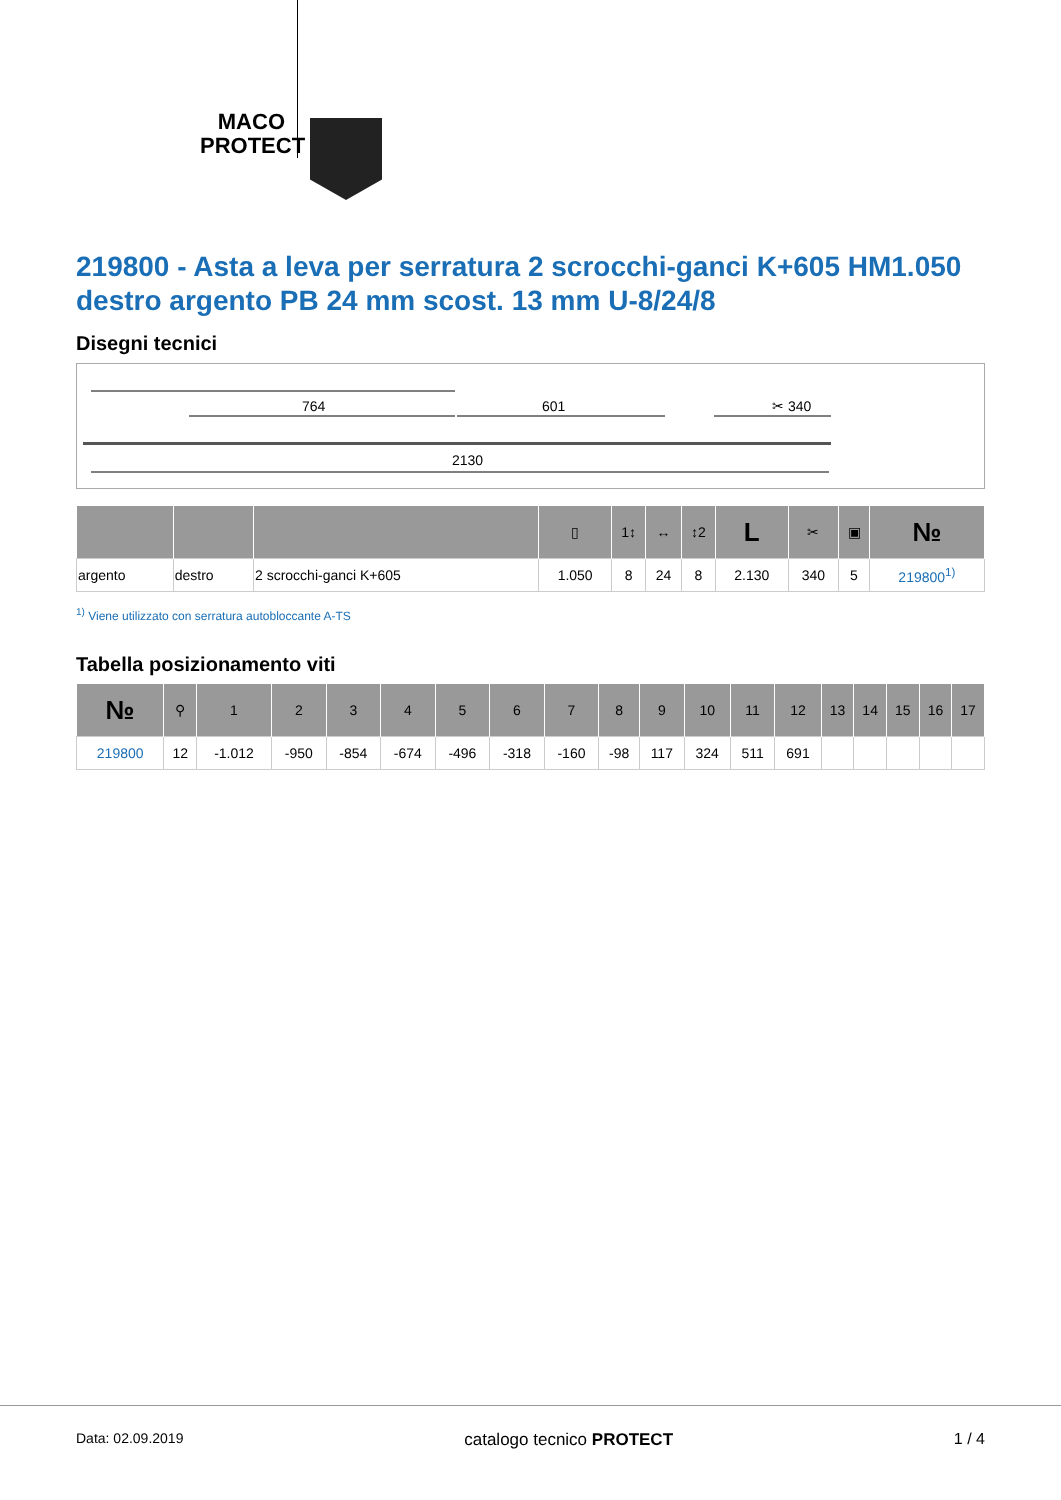MACO
PROTECT
219800 - Asta a leva per serratura 2 scrocchi-ganci K+605 HM1.050 destro argento PB 24 mm scost. 13 mm U-8/24/8
Disegni tecnici
764
601
✂ 340
2130
| | | | ▯ | 1↕ | ↔ | ↕2 | L | ✂ | ▣ | № |
| --- | --- | --- | --- | --- | --- | --- | --- | --- | --- | --- |
| argento | destro | 2 scrocchi-ganci K+605 | 1.050 | 8 | 24 | 8 | 2.130 | 340 | 5 | 219800<sup>1)</sup> |
<sup>1)</sup> Viene utilizzato con serratura autobloccante A-TS
Tabella posizionamento viti
| № | ⚲ | 1 | 2 | 3 | 4 | 5 | 6 | 7 | 8 | 9 | 10 | 11 | 12 | 13 | 14 | 15 | 16 | 17 |
| --- | --- | --- | --- | --- | --- | --- | --- | --- | --- | --- | --- | --- | --- | --- | --- | --- | --- | --- |
| 219800 | 12 | -1.012 | -950 | -854 | -674 | -496 | -318 | -160 | -98 | 117 | 324 | 511 | 691 | | | | | |
Data: 02.09.2019 catalogo tecnico PROTECT 1 / 4